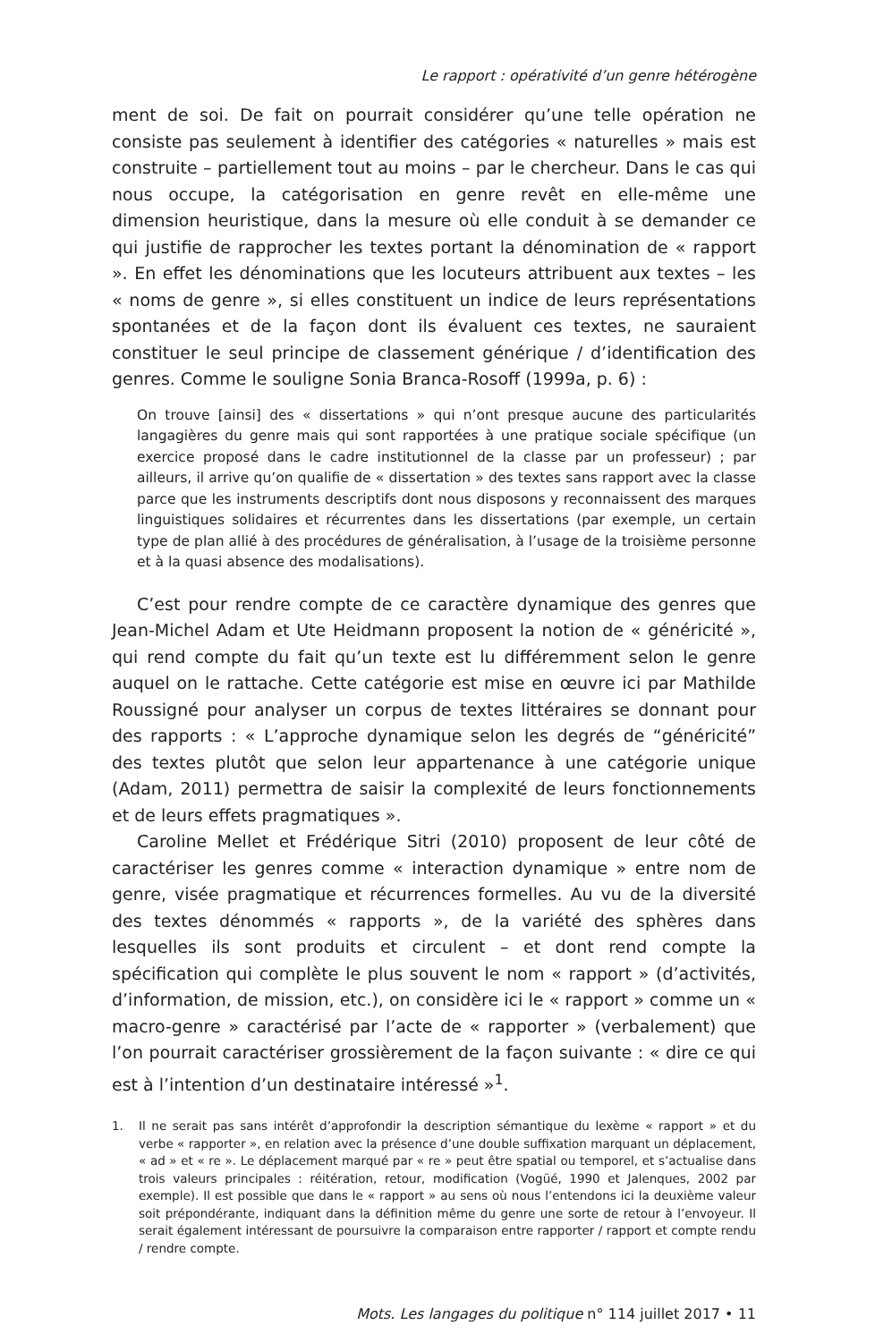Le rapport : opérativité d’un genre hétérogène
ment de soi. De fait on pourrait considérer qu’une telle opération ne consiste pas seulement à identifier des catégories « naturelles » mais est construite – partiellement tout au moins – par le chercheur. Dans le cas qui nous occupe, la catégorisation en genre revêt en elle-même une dimension heuristique, dans la mesure où elle conduit à se demander ce qui justifie de rapprocher les textes portant la dénomination de « rapport ». En effet les dénominations que les locuteurs attribuent aux textes – les « noms de genre », si elles constituent un indice de leurs représentations spontanées et de la façon dont ils évaluent ces textes, ne sauraient constituer le seul principe de classement générique / d’identification des genres. Comme le souligne Sonia Branca-Rosoff (1999a, p. 6) :
On trouve [ainsi] des « dissertations » qui n’ont presque aucune des particularités langagières du genre mais qui sont rapportées à une pratique sociale spécifique (un exercice proposé dans le cadre institutionnel de la classe par un professeur) ; par ailleurs, il arrive qu’on qualifie de « dissertation » des textes sans rapport avec la classe parce que les instruments descriptifs dont nous disposons y reconnaissent des marques linguistiques solidaires et récurrentes dans les dissertations (par exemple, un certain type de plan allié à des procédures de généralisation, à l’usage de la troisième personne et à la quasi absence des modalisations).
C’est pour rendre compte de ce caractère dynamique des genres que Jean-Michel Adam et Ute Heidmann proposent la notion de « généricité », qui rend compte du fait qu’un texte est lu différemment selon le genre auquel on le rattache. Cette catégorie est mise en œuvre ici par Mathilde Roussigné pour analyser un corpus de textes littéraires se donnant pour des rapports : « L’approche dynamique selon les degrés de “généricité” des textes plutôt que selon leur appartenance à une catégorie unique (Adam, 2011) permettra de saisir la complexité de leurs fonctionnements et de leurs effets pragmatiques ».
Caroline Mellet et Frédérique Sitri (2010) proposent de leur côté de caractériser les genres comme « interaction dynamique » entre nom de genre, visée pragmatique et récurrences formelles. Au vu de la diversité des textes dénommés « rapports », de la variété des sphères dans lesquelles ils sont produits et circulent – et dont rend compte la spécification qui complète le plus souvent le nom « rapport » (d’activités, d’information, de mission, etc.), on considère ici le « rapport » comme un « macro-genre » caractérisé par l’acte de « rapporter » (verbalement) que l’on pourrait caractériser grossièrement de la façon suivante : « dire ce qui est à l’intention d’un destinataire intéressé »<sup>1</sup>.
1. Il ne serait pas sans intérêt d’approfondir la description sémantique du lexème « rapport » et du verbe « rapporter », en relation avec la présence d’une double suffixation marquant un déplacement, « ad » et « re ». Le déplacement marqué par « re » peut être spatial ou temporel, et s’actualise dans trois valeurs principales : réitération, retour, modification (Vogüé, 1990 et Jalenques, 2002 par exemple). Il est possible que dans le « rapport » au sens où nous l’entendons ici la deuxième valeur soit prépondérante, indiquant dans la définition même du genre une sorte de retour à l’envoyeur. Il serait également intéressant de poursuivre la comparaison entre rapporter / rapport et compte rendu / rendre compte.
Mots. Les langages du politique n° 114 juillet 2017 • 11